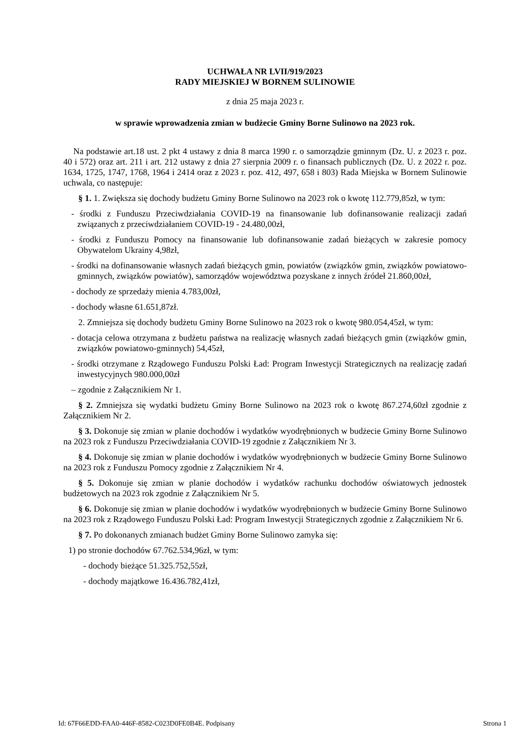UCHWAŁA NR LVII/919/2023
RADY MIEJSKIEJ W BORNEM SULINOWIE
z dnia 25 maja 2023 r.
w sprawie wprowadzenia zmian w budżecie Gminy Borne Sulinowo na 2023 rok.
Na podstawie art.18 ust. 2 pkt 4 ustawy z dnia 8 marca 1990 r. o samorządzie gminnym (Dz. U. z 2023 r. poz. 40 i 572) oraz art. 211 i art. 212 ustawy z dnia 27 sierpnia 2009 r. o finansach publicznych (Dz. U. z 2022 r. poz. 1634, 1725, 1747, 1768, 1964 i 2414 oraz z 2023 r. poz. 412, 497, 658 i 803) Rada Miejska w Bornem Sulinowie uchwala, co następuje:
§ 1. 1. Zwiększa się dochody budżetu Gminy Borne Sulinowo na 2023 rok o kwotę 112.779,85zł, w tym:
- środki z Funduszu Przeciwdziałania COVID-19 na finansowanie lub dofinansowanie realizacji zadań związanych z przeciwdziałaniem COVID-19 - 24.480,00zł,
- środki z Funduszu Pomocy na finansowanie lub dofinansowanie zadań bieżących w zakresie pomocy Obywatelom Ukrainy 4,98zł,
- środki na dofinansowanie własnych zadań bieżących gmin, powiatów (związków gmin, związków powiatowo-gminnych, związków powiatów), samorządów województwa pozyskane z innych źródeł 21.860,00zł,
- dochody ze sprzedaży mienia 4.783,00zł,
- dochody własne 61.651,87zł.
2. Zmniejsza się dochody budżetu Gminy Borne Sulinowo na 2023 rok o kwotę 980.054,45zł, w tym:
- dotacja celowa otrzymana z budżetu państwa na realizację własnych zadań bieżących gmin (związków gmin, związków powiatowo-gminnych) 54,45zł,
- środki otrzymane z Rządowego Funduszu Polski Ład: Program Inwestycji Strategicznych na realizację zadań inwestycyjnych 980.000,00zł
– zgodnie z Załącznikiem Nr 1.
§ 2. Zmniejsza się wydatki budżetu Gminy Borne Sulinowo na 2023 rok o kwotę 867.274,60zł zgodnie z Załącznikiem Nr 2.
§ 3. Dokonuje się zmian w planie dochodów i wydatków wyodrębnionych w budżecie Gminy Borne Sulinowo na 2023 rok z Funduszu Przeciwdziałania COVID-19 zgodnie z Załącznikiem Nr 3.
§ 4. Dokonuje się zmian w planie dochodów i wydatków wyodrębnionych w budżecie Gminy Borne Sulinowo na 2023 rok z Funduszu Pomocy zgodnie z Załącznikiem Nr 4.
§ 5. Dokonuje się zmian w planie dochodów i wydatków rachunku dochodów oświatowych jednostek budżetowych na 2023 rok zgodnie z Załącznikiem Nr 5.
§ 6. Dokonuje się zmian w planie dochodów i wydatków wyodrębnionych w budżecie Gminy Borne Sulinowo na 2023 rok z Rządowego Funduszu Polski Ład: Program Inwestycji Strategicznych zgodnie z Załącznikiem Nr 6.
§ 7. Po dokonanych zmianach budżet Gminy Borne Sulinowo zamyka się:
1) po stronie dochodów 67.762.534,96zł, w tym:
- dochody bieżące 51.325.752,55zł,
- dochody majątkowe 16.436.782,41zł,
Id: 67F66EDD-FAA0-446F-8582-C023D0FE0B4E. Podpisany Strona 1